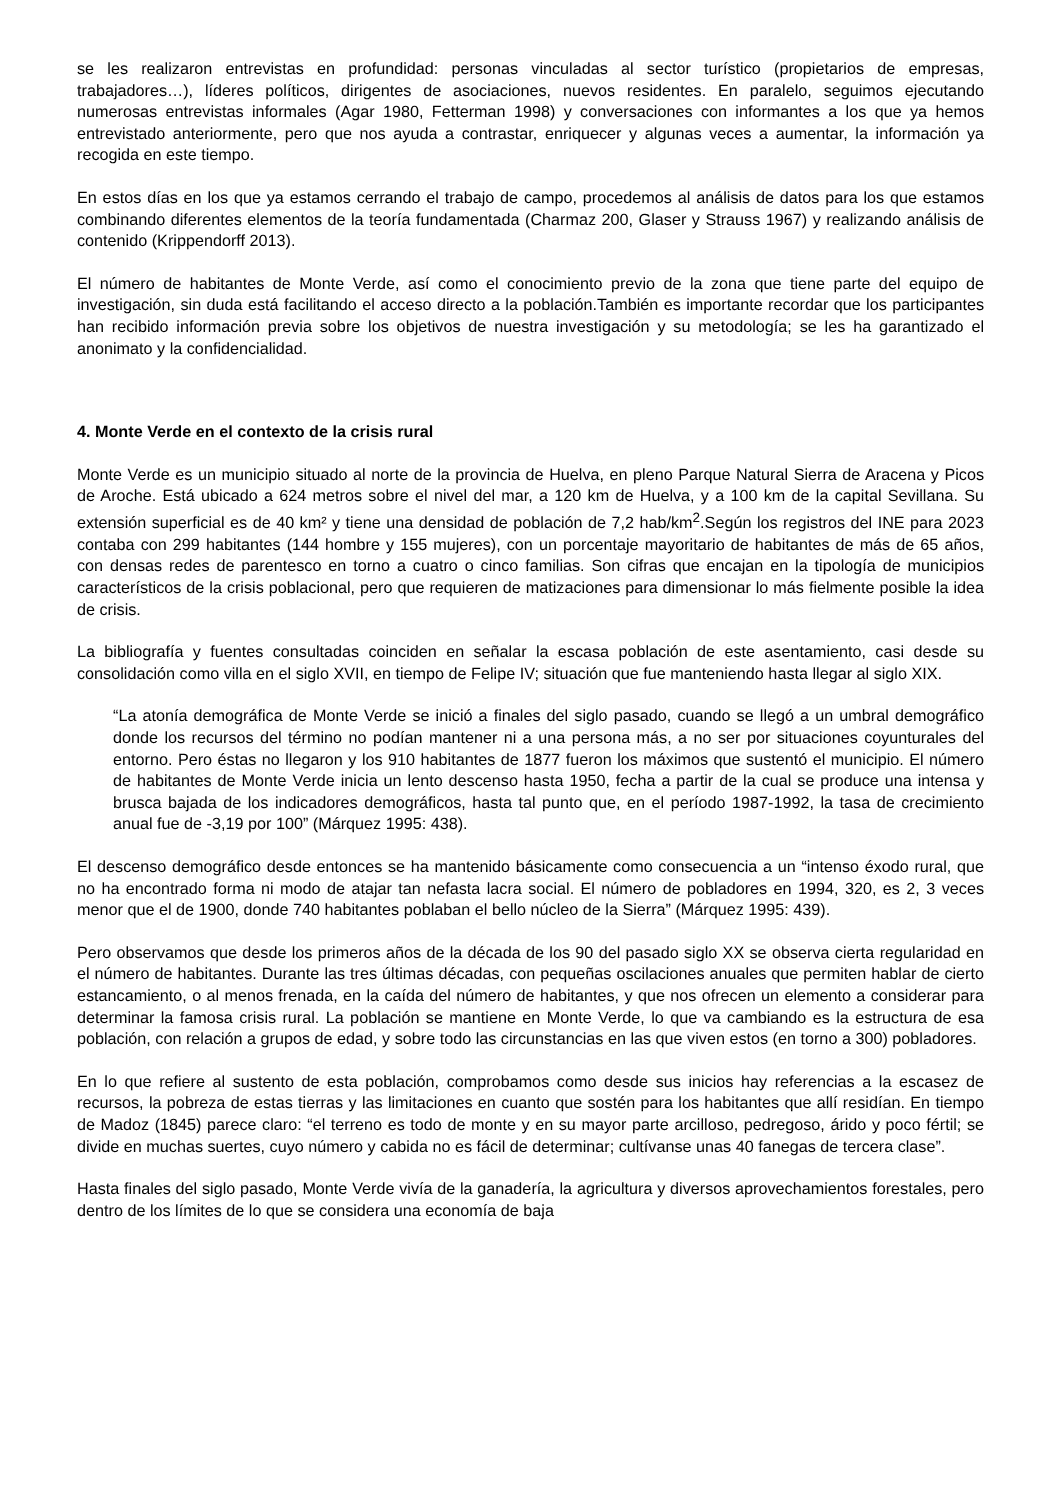se les realizaron entrevistas en profundidad: personas vinculadas al sector turístico (propietarios de empresas, trabajadores…), líderes políticos, dirigentes de asociaciones, nuevos residentes. En paralelo, seguimos ejecutando numerosas entrevistas informales (Agar 1980, Fetterman 1998) y conversaciones con informantes a los que ya hemos entrevistado anteriormente, pero que nos ayuda a contrastar, enriquecer y algunas veces a aumentar, la información ya recogida en este tiempo.
En estos días en los que ya estamos cerrando el trabajo de campo, procedemos al análisis de datos para los que estamos combinando diferentes elementos de la teoría fundamentada (Charmaz 200, Glaser y Strauss 1967) y realizando análisis de contenido (Krippendorff 2013).
El número de habitantes de Monte Verde, así como el conocimiento previo de la zona que tiene parte del equipo de investigación, sin duda está facilitando el acceso directo a la población.También es importante recordar que los participantes han recibido información previa sobre los objetivos de nuestra investigación y su metodología; se les ha garantizado el anonimato y la confidencialidad.
4. Monte Verde en el contexto de la crisis rural
Monte Verde es un municipio situado al norte de la provincia de Huelva, en pleno Parque Natural Sierra de Aracena y Picos de Aroche. Está ubicado a 624 metros sobre el nivel del mar, a 120 km de Huelva, y a 100 km de la capital Sevillana. Su extensión superficial es de 40 km² y tiene una densidad de población de 7,2 hab/km<sup>2</sup>.Según los registros del INE para 2023 contaba con 299 habitantes (144 hombre y 155 mujeres), con un porcentaje mayoritario de habitantes de más de 65 años, con densas redes de parentesco en torno a cuatro o cinco familias. Son cifras que encajan en la tipología de municipios característicos de la crisis poblacional, pero que requieren de matizaciones para dimensionar lo más fielmente posible la idea de crisis.
La bibliografía y fuentes consultadas coinciden en señalar la escasa población de este asentamiento, casi desde su consolidación como villa en el siglo XVII, en tiempo de Felipe IV; situación que fue manteniendo hasta llegar al siglo XIX.
“La atonía demográfica de Monte Verde se inició a finales del siglo pasado, cuando se llegó a un umbral demográfico donde los recursos del término no podían mantener ni a una persona más, a no ser por situaciones coyunturales del entorno. Pero éstas no llegaron y los 910 habitantes de 1877 fueron los máximos que sustentó el municipio. El número de habitantes de Monte Verde inicia un lento descenso hasta 1950, fecha a partir de la cual se produce una intensa y brusca bajada de los indicadores demográficos, hasta tal punto que, en el período 1987-1992, la tasa de crecimiento anual fue de -3,19 por 100” (Márquez 1995: 438).
El descenso demográfico desde entonces se ha mantenido básicamente como consecuencia a un “intenso éxodo rural, que no ha encontrado forma ni modo de atajar tan nefasta lacra social. El número de pobladores en 1994, 320, es 2, 3 veces menor que el de 1900, donde 740 habitantes poblaban el bello núcleo de la Sierra” (Márquez 1995: 439).
Pero observamos que desde los primeros años de la década de los 90 del pasado siglo XX se observa cierta regularidad en el número de habitantes. Durante las tres últimas décadas, con pequeñas oscilaciones anuales que permiten hablar de cierto estancamiento, o al menos frenada, en la caída del número de habitantes, y que nos ofrecen un elemento a considerar para determinar la famosa crisis rural. La población se mantiene en Monte Verde, lo que va cambiando es la estructura de esa población, con relación a grupos de edad, y sobre todo las circunstancias en las que viven estos (en torno a 300) pobladores.
En lo que refiere al sustento de esta población, comprobamos como desde sus inicios hay referencias a la escasez de recursos, la pobreza de estas tierras y las limitaciones en cuanto que sostén para los habitantes que allí residían. En tiempo de Madoz (1845) parece claro: “el terreno es todo de monte y en su mayor parte arcilloso, pedregoso, árido y poco fértil; se divide en muchas suertes, cuyo número y cabida no es fácil de determinar; cultívanse unas 40 fanegas de tercera clase”.
Hasta finales del siglo pasado, Monte Verde vivía de la ganadería, la agricultura y diversos aprovechamientos forestales, pero dentro de los límites de lo que se considera una economía de baja